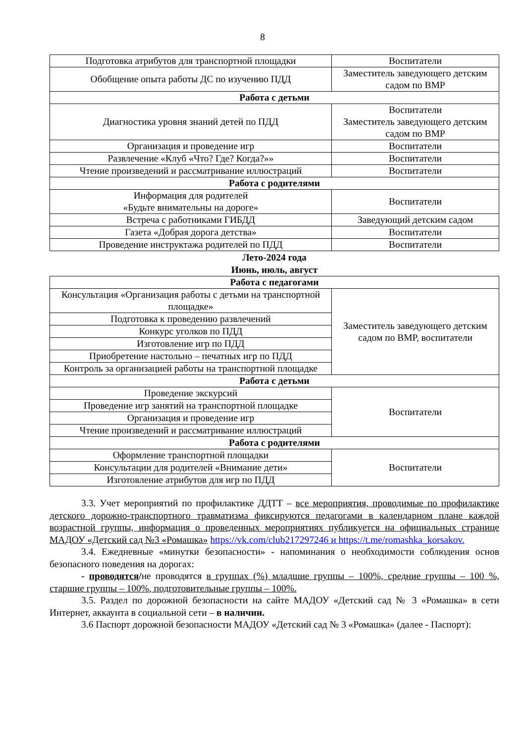8
| Подготовка атрибутов для транспортной площадки | Воспитатели |
| Обобщение опыта работы ДС по изучению ПДД | Заместитель заведующего детским садом по ВМР |
| Работа с детьми | |
| Диагностика уровня знаний детей по ПДД | Воспитатели Заместитель заведующего детским садом по ВМР |
| Организация и проведение игр | Воспитатели |
| Развлечение «Клуб «Что? Где? Когда?»» | Воспитатели |
| Чтение произведений и рассматривание иллюстраций | Воспитатели |
| Работа с родителями | |
| Информация для родителей «Будьте внимательны на дороге» | Воспитатели |
| Встреча с работниками ГИБДД | Заведующий детским садом |
| Газета «Добрая дорога детства» | Воспитатели |
| Проведение инструктажа родителей по ПДД | Воспитатели |
Лето-2024 года
Июнь, июль, август
| Работа с педагогами | |
| Консультация «Организация работы с детьми на транспортной площадке» | Заместитель заведующего детским садом по ВМР, воспитатели |
| Подготовка к проведению развлечений | |
| Конкурс уголков по ПДД | |
| Изготовление игр по ПДД | |
| Приобретение настольно – печатных игр по ПДД | |
| Контроль за организацией работы на транспортной площадке | |
| Работа с детьми | |
| Проведение экскурсий | Воспитатели |
| Проведение игр занятий на транспортной площадке | |
| Организация и проведение игр | |
| Чтение произведений и рассматривание иллюстраций | |
| Работа с родителями | |
| Оформление транспортной площадки | Воспитатели |
| Консультации для родителей «Внимание дети» | |
| Изготовление атрибутов для игр по ПДД | |
3.3. Учет мероприятий по профилактике ДДТТ – все мероприятия, проводимые по профилактике детского дорожно-транспортного травматизма фиксируются педагогами в календарном плане каждой возрастной группы, информация о проведенных мероприятиях публикуется на официальных странице МАДОУ «Детский сад №3 «Ромашка» https://vk.com/club217297246 и https://t.me/romashka_korsakov.
3.4. Ежедневные «минутки безопасности» - напоминания о необходимости соблюдения основ безопасного поведения на дорогах:
- проводятся/не проводятся в группах (%) младшие группы – 100%, средние группы – 100 %, старшие группы – 100%, подготовительные группы – 100%.
3.5. Раздел по дорожной безопасности на сайте МАДОУ «Детский сад № 3 «Ромашка» в сети Интернет, аккаунта в социальной сети – в наличии.
3.6 Паспорт дорожной безопасности МАДОУ «Детский сад № 3 «Ромашка» (далее - Паспорт):